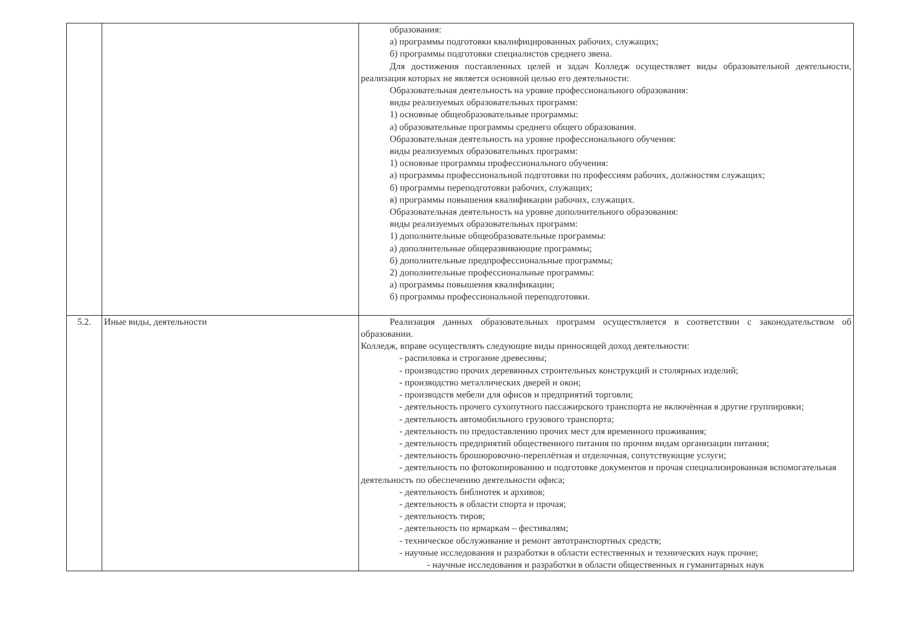| | | образования: а) программы подготовки квалифицированных рабочих, служащих; б) программы подготовки специалистов среднего звена. Для достижения поставленных целей и задач Колледж осуществляет виды образовательной деятельности, реализация которых не является основной целью его деятельности: Образовательная деятельность на уровне профессионального образования: виды реализуемых образовательных программ: 1) основные общеобразовательные программы: а) образовательные программы среднего общего образования. Образовательная деятельность на уровне профессионального обучения: виды реализуемых образовательных программ: 1) основные программы профессионального обучения: а) программы профессиональной подготовки по профессиям рабочих, должностям служащих; б) программы переподготовки рабочих, служащих; в) программы повышения квалификации рабочих, служащих. Образовательная деятельность на уровне дополнительного образования: виды реализуемых образовательных программ: 1) дополнительные общеобразовательные программы: а) дополнительные общеразвивающие программы; б) дополнительные предпрофессиональные программы; 2) дополнительные профессиональные программы: а) программы повышения квалификации; б) программы профессиональной переподготовки. |
| 5.2. | Иные виды, деятельности | Реализация данных образовательных программ осуществляется в соответствии с законодательством об образовании. Колледж, вправе осуществлять следующие виды приносящей доход деятельности: - распиловка и строгание древесины; - производство прочих деревянных строительных конструкций и столярных изделий; - производство металлических дверей и окон; - производств мебели для офисов и предприятий торговли; - деятельность прочего сухопутного пассажирского транспорта не включённая в другие группировки; - деятельность автомобильного грузового транспорта; - деятельность по предоставлению прочих мест для временного проживания; - деятельность предприятий общественного питания по прочим видам организации питания; - деятельность брошюровочно-переплётная и отделочная, сопутствующие услуги; - деятельность по фотокопированию и подготовке документов и прочая специализированная вспомогательная деятельность по обеспечению деятельности офиса; - деятельность библиотек и архивов; - деятельность в области спорта и прочая; - деятельность тиров; - деятельность по ярмаркам – фестивалям; - техническое обслуживание и ремонт автотранспортных средств; - научные исследования и разработки в области естественных и технических наук прочие; - научные исследования и разработки в области общественных и гуманитарных наук |